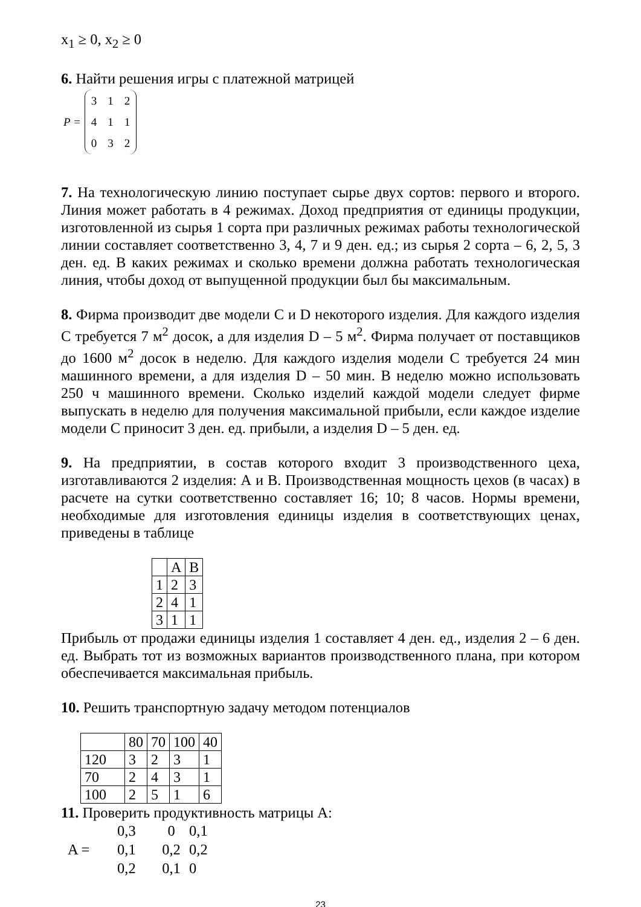x<sub>1</sub> ≥ 0, x<sub>2</sub> ≥ 0
6. Найти решения игры с платежной матрицей
P =
| 3 | 1 | 2 |
| 4 | 1 | 1 |
| 0 | 3 | 2 |
7. На технологическую линию поступает сырье двух сортов: первого и второго. Линия может работать в 4 режимах. Доход предприятия от единицы продукции, изготовленной из сырья 1 сорта при различных режимах работы технологической линии составляет соответственно 3, 4, 7 и 9 ден. ед.; из сырья 2 сорта – 6, 2, 5, 3 ден. ед. В каких режимах и сколько времени должна работать технологическая линия, чтобы доход от выпущенной продукции был бы максимальным.
8. Фирма производит две модели C и D некоторого изделия. Для каждого изделия C требуется 7 м<sup>2</sup> досок, а для изделия D – 5 м<sup>2</sup>. Фирма получает от поставщиков до 1600 м<sup>2</sup> досок в неделю. Для каждого изделия модели C требуется 24 мин машинного времени, а для изделия D – 50 мин. В неделю можно использовать 250 ч машинного времени. Сколько изделий каждой модели следует фирме выпускать в неделю для получения максимальной прибыли, если каждое изделие модели C приносит 3 ден. ед. прибыли, а изделия D – 5 ден. ед.
9. На предприятии, в состав которого входит 3 производственного цеха, изготавливаются 2 изделия: А и В. Производственная мощность цехов (в часах) в расчете на сутки соответственно составляет 16; 10; 8 часов. Нормы времени, необходимые для изготовления единицы изделия в соответствующих ценах, приведены в таблице
| | A | B |
| 1 | 2 | 3 |
| 2 | 4 | 1 |
| 3 | 1 | 1 |
Прибыль от продажи единицы изделия 1 составляет 4 ден. ед., изделия 2 – 6 ден. ед. Выбрать тот из возможных вариантов производственного плана, при котором обеспечивается максимальная прибыль.
10. Решить транспортную задачу методом потенциалов
| | 80 | 70 | 100 | 40 |
| 120 | 3 | 2 | 3 | 1 |
| 70 | 2 | 4 | 3 | 1 |
| 100 | 2 | 5 | 1 | 6 |
11. Проверить продуктивность матрицы А:
| | 0,3 | 0 | 0,1 |
| A = | 0,1 | 0,2 | 0,2 |
| | 0,2 | 0,1 | 0 |
23